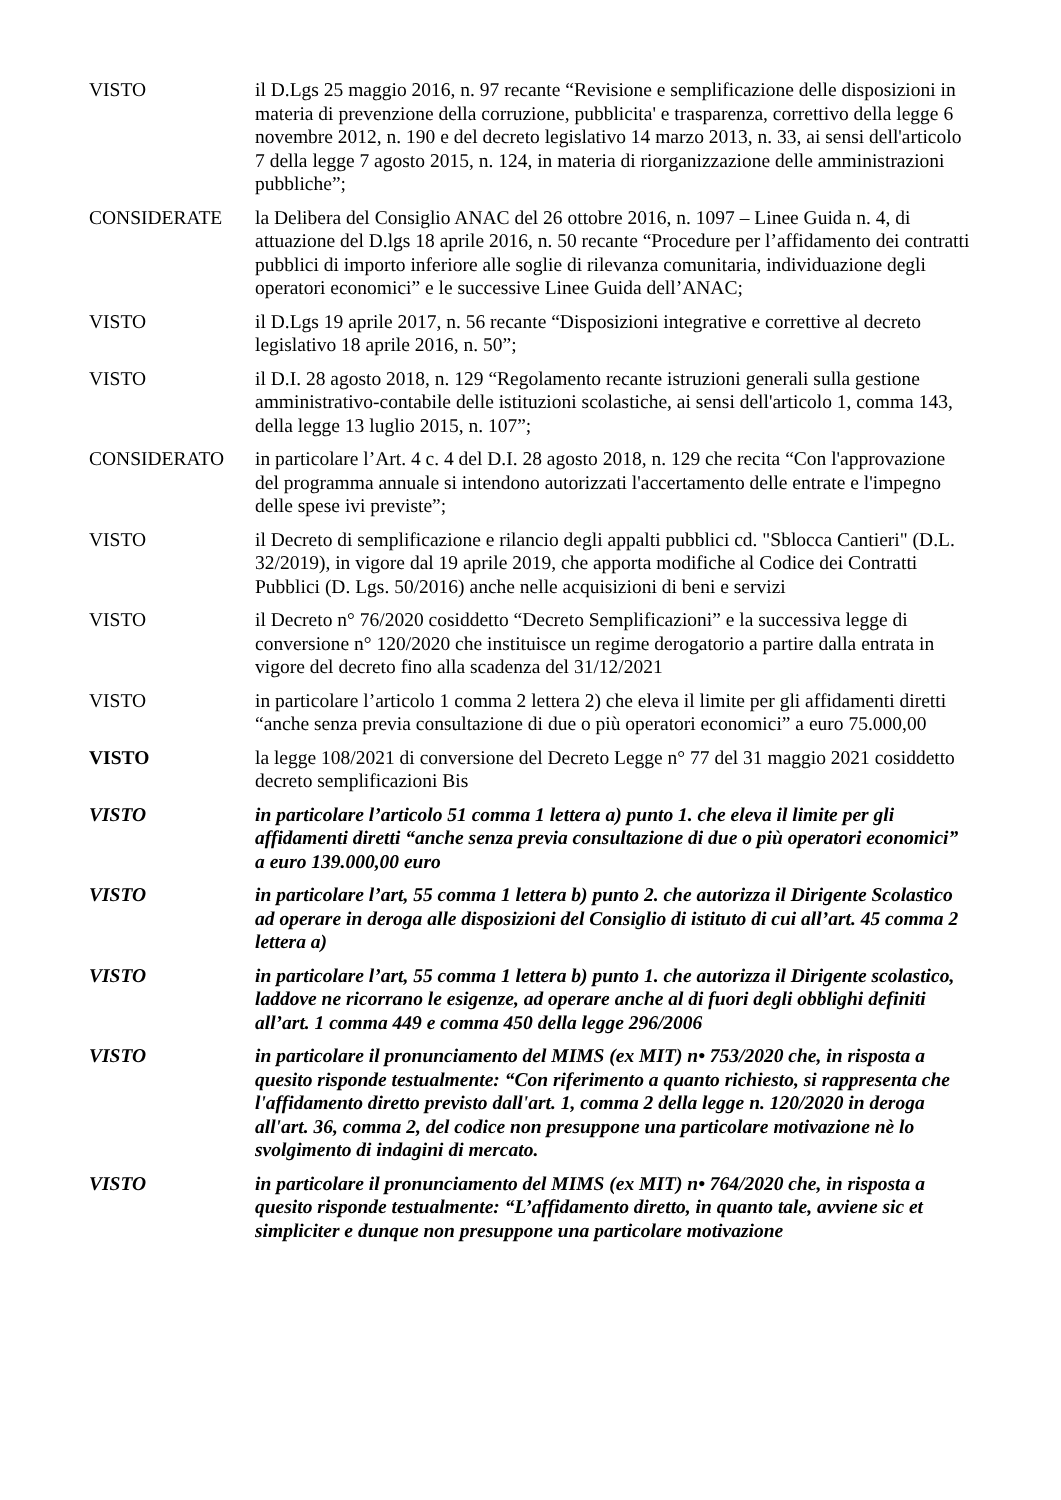VISTO il D.Lgs 25 maggio 2016, n. 97 recante “Revisione e semplificazione delle disposizioni in materia di prevenzione della corruzione, pubblicita' e trasparenza, correttivo della legge 6 novembre 2012, n. 190 e del decreto legislativo 14 marzo 2013, n. 33, ai sensi dell'articolo 7 della legge 7 agosto 2015, n. 124, in materia di riorganizzazione delle amministrazioni pubbliche”;
CONSIDERATE la Delibera del Consiglio ANAC del 26 ottobre 2016, n. 1097 – Linee Guida n. 4, di attuazione del D.lgs 18 aprile 2016, n. 50 recante “Procedure per l’affidamento dei contratti pubblici di importo inferiore alle soglie di rilevanza comunitaria, individuazione degli operatori economici” e le successive Linee Guida dell’ANAC;
VISTO il D.Lgs 19 aprile 2017, n. 56 recante “Disposizioni integrative e correttive al decreto legislativo 18 aprile 2016, n. 50”;
VISTO il D.I. 28 agosto 2018, n. 129 “Regolamento recante istruzioni generali sulla gestione amministrativo-contabile delle istituzioni scolastiche, ai sensi dell'articolo 1, comma 143, della legge 13 luglio 2015, n. 107”;
CONSIDERATO in particolare l’Art. 4 c. 4 del D.I. 28 agosto 2018, n. 129 che recita “Con l'approvazione del programma annuale si intendono autorizzati l'accertamento delle entrate e l'impegno delle spese ivi previste”;
VISTO il Decreto di semplificazione e rilancio degli appalti pubblici cd. "Sblocca Cantieri" (D.L. 32/2019), in vigore dal 19 aprile 2019, che apporta modifiche al Codice dei Contratti Pubblici (D. Lgs. 50/2016) anche nelle acquisizioni di beni e servizi
VISTO il Decreto n° 76/2020 cosiddetto “Decreto Semplificazioni” e la successiva legge di conversione n° 120/2020 che instituisce un regime derogatorio a partire dalla entrata in vigore del decreto fino alla scadenza del 31/12/2021
VISTO in particolare l’articolo 1 comma 2 lettera 2) che eleva il limite per gli affidamenti diretti “anche senza previa consultazione di due o più operatori economici” a euro 75.000,00
VISTO la legge 108/2021 di conversione del Decreto Legge n° 77 del 31 maggio 2021 cosiddetto decreto semplificazioni Bis
VISTO in particolare l’articolo 51 comma 1 lettera a) punto 1. che eleva il limite per gli affidamenti diretti “anche senza previa consultazione di due o più operatori economici” a euro 139.000,00 euro
VISTO in particolare l’art, 55 comma 1 lettera b) punto 2. che autorizza il Dirigente Scolastico ad operare in deroga alle disposizioni del Consiglio di istituto di cui all’art. 45 comma 2 lettera a)
VISTO in particolare l’art, 55 comma 1 lettera b) punto 1. che autorizza il Dirigente scolastico, laddove ne ricorrano le esigenze, ad operare anche al di fuori degli obblighi definiti all’art. 1 comma 449 e comma 450 della legge 296/2006
VISTO in particolare il pronunciamento del MIMS (ex MIT) n• 753/2020 che, in risposta a quesito risponde testualmente: “Con riferimento a quanto richiesto, si rappresenta che l'affidamento diretto previsto dall'art. 1, comma 2 della legge n. 120/2020 in deroga all'art. 36, comma 2, del codice non presuppone una particolare motivazione nè lo svolgimento di indagini di mercato.
VISTO in particolare il pronunciamento del MIMS (ex MIT) n• 764/2020 che, in risposta a quesito risponde testualmente: “L’affidamento diretto, in quanto tale, avviene sic et simpliciter e dunque non presuppone una particolare motivazione